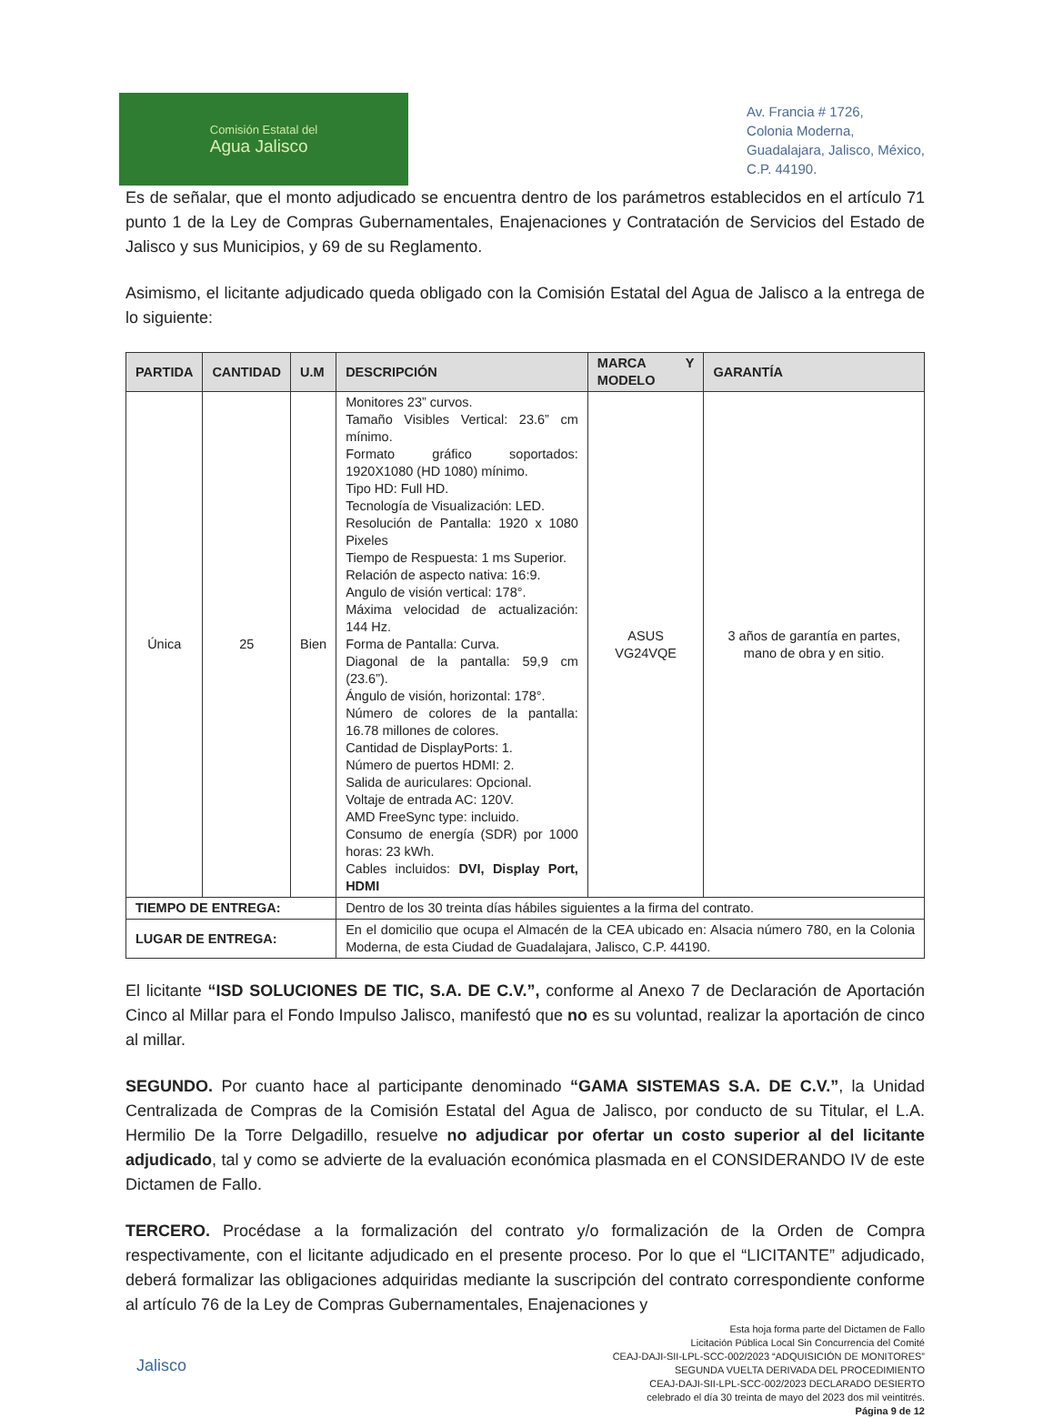Comisión Estatal del
Agua Jalisco
Av. Francia # 1726,
Colonia Moderna,
Guadalajara, Jalisco, México,
C.P. 44190.
Es de señalar, que el monto adjudicado se encuentra dentro de los parámetros establecidos en el artículo 71 punto 1 de la Ley de Compras Gubernamentales, Enajenaciones y Contratación de Servicios del Estado de Jalisco y sus Municipios, y 69 de su Reglamento.
Asimismo, el licitante adjudicado queda obligado con la Comisión Estatal del Agua de Jalisco a la entrega de lo siguiente:
| PARTIDA | CANTIDAD | U.M | DESCRIPCIÓN | MARCA Y MODELO | GARANTÍA |
| --- | --- | --- | --- | --- | --- |
| Única | 25 | Bien | Monitores 23” curvos. Tamaño Visibles Vertical: 23.6” cm mínimo. Formato gráfico soportados: 1920X1080 (HD 1080) mínimo. Tipo HD: Full HD. Tecnología de Visualización: LED. Resolución de Pantalla: 1920 x 1080 Pixeles Tiempo de Respuesta: 1 ms Superior. Relación de aspecto nativa: 16:9. Angulo de visión vertical: 178°. Máxima velocidad de actualización: 144 Hz. Forma de Pantalla: Curva. Diagonal de la pantalla: 59,9 cm (23.6”). Ángulo de visión, horizontal: 178°. Número de colores de la pantalla: 16.78 millones de colores. Cantidad de DisplayPorts: 1. Número de puertos HDMI: 2. Salida de auriculares: Opcional. Voltaje de entrada AC: 120V. AMD FreeSync type: incluido. Consumo de energía (SDR) por 1000 horas: 23 kWh. Cables incluidos: DVI, Display Port, HDMI | ASUS VG24VQE | 3 años de garantía en partes, mano de obra y en sitio. |
| TIEMPO DE ENTREGA: | | | Dentro de los 30 treinta días hábiles siguientes a la firma del contrato. | | |
| LUGAR DE ENTREGA: | | | En el domicilio que ocupa el Almacén de la CEA ubicado en: Alsacia número 780, en la Colonia Moderna, de esta Ciudad de Guadalajara, Jalisco, C.P. 44190. | | |
El licitante “ISD SOLUCIONES DE TIC, S.A. DE C.V.”, conforme al Anexo 7 de Declaración de Aportación Cinco al Millar para el Fondo Impulso Jalisco, manifestó que no es su voluntad, realizar la aportación de cinco al millar.
SEGUNDO. Por cuanto hace al participante denominado “GAMA SISTEMAS S.A. DE C.V.”, la Unidad Centralizada de Compras de la Comisión Estatal del Agua de Jalisco, por conducto de su Titular, el L.A. Hermilio De la Torre Delgadillo, resuelve no adjudicar por ofertar un costo superior al del licitante adjudicado, tal y como se advierte de la evaluación económica plasmada en el CONSIDERANDO IV de este Dictamen de Fallo.
TERCERO. Procédase a la formalización del contrato y/o formalización de la Orden de Compra respectivamente, con el licitante adjudicado en el presente proceso. Por lo que el “LICITANTE” adjudicado, deberá formalizar las obligaciones adquiridas mediante la suscripción del contrato correspondiente conforme al artículo 76 de la Ley de Compras Gubernamentales, Enajenaciones y
Jalisco
Esta hoja forma parte del Dictamen de Fallo
Licitación Pública Local Sin Concurrencia del Comité
CEAJ-DAJI-SII-LPL-SCC-002/2023 “ADQUISICIÓN DE MONITORES”
SEGUNDA VUELTA DERIVADA DEL PROCEDIMIENTO
CEAJ-DAJI-SII-LPL-SCC-002/2023 DECLARADO DESIERTO
celebrado el día 30 treinta de mayo del 2023 dos mil veintitrés.
Página 9 de 12